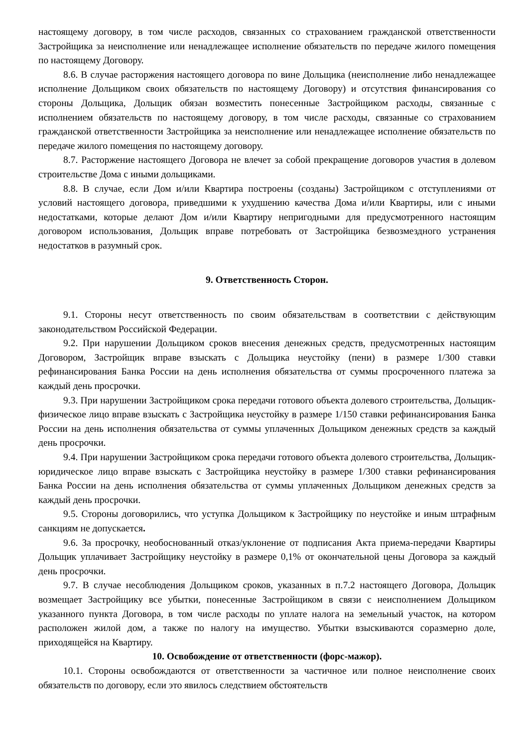настоящему договору, в том числе расходов, связанных со страхованием гражданской ответственности Застройщика за неисполнение или ненадлежащее исполнение обязательств по передаче жилого помещения по настоящему Договору.
8.6. В случае расторжения настоящего договора по вине Дольщика (неисполнение либо ненадлежащее исполнение Дольщиком своих обязательств по настоящему Договору) и отсутствия финансирования со стороны Дольщика, Дольщик обязан возместить понесенные Застройщиком расходы, связанные с исполнением обязательств по настоящему договору, в том числе расходы, связанные со страхованием гражданской ответственности Застройщика за неисполнение или ненадлежащее исполнение обязательств по передаче жилого помещения по настоящему договору.
8.7. Расторжение настоящего Договора не влечет за собой прекращение договоров участия в долевом строительстве Дома с иными дольщиками.
8.8. В случае, если Дом и/или Квартира построены (созданы) Застройщиком с отступлениями от условий настоящего договора, приведшими к ухудшению качества Дома и/или Квартиры, или с иными недостатками, которые делают Дом и/или Квартиру непригодными для предусмотренного настоящим договором использования, Дольщик вправе потребовать от Застройщика безвозмездного устранения недостатков в разумный срок.
9. Ответственность Сторон.
9.1. Стороны несут ответственность по своим обязательствам в соответствии с действующим законодательством Российской Федерации.
9.2. При нарушении Дольщиком сроков внесения денежных средств, предусмотренных настоящим Договором, Застройщик вправе взыскать с Дольщика неустойку (пени) в размере 1/300 ставки рефинансирования Банка России на день исполнения обязательства от суммы просроченного платежа за каждый день просрочки.
9.3. При нарушении Застройщиком срока передачи готового объекта долевого строительства, Дольщик- физическое лицо вправе взыскать с Застройщика неустойку в размере 1/150 ставки рефинансирования Банка России на день исполнения обязательства от суммы уплаченных Дольщиком денежных средств за каждый день просрочки.
9.4. При нарушении Застройщиком срока передачи готового объекта долевого строительства, Дольщик- юридическое лицо вправе взыскать с Застройщика неустойку в размере 1/300 ставки рефинансирования Банка России на день исполнения обязательства от суммы уплаченных Дольщиком денежных средств за каждый день просрочки.
9.5. Стороны договорились, что уступка Дольщиком к Застройщику по неустойке и иным штрафным санкциям не допускается.
9.6. За просрочку, необоснованный отказ/уклонение от подписания Акта приема-передачи Квартиры Дольщик уплачивает Застройщику неустойку в размере 0,1% от окончательной цены Договора за каждый день просрочки.
9.7. В случае несоблюдения Дольщиком сроков, указанных в п.7.2 настоящего Договора, Дольщик возмещает Застройщику все убытки, понесенные Застройщиком в связи с неисполнением Дольщиком указанного пункта Договора, в том числе расходы по уплате налога на земельный участок, на котором расположен жилой дом, а также по налогу на имущество. Убытки взыскиваются соразмерно доле, приходящейся на Квартиру.
10. Освобождение от ответственности (форс-мажор).
10.1. Стороны освобождаются от ответственности за частичное или полное неисполнение своих обязательств по договору, если это явилось следствием обстоятельств